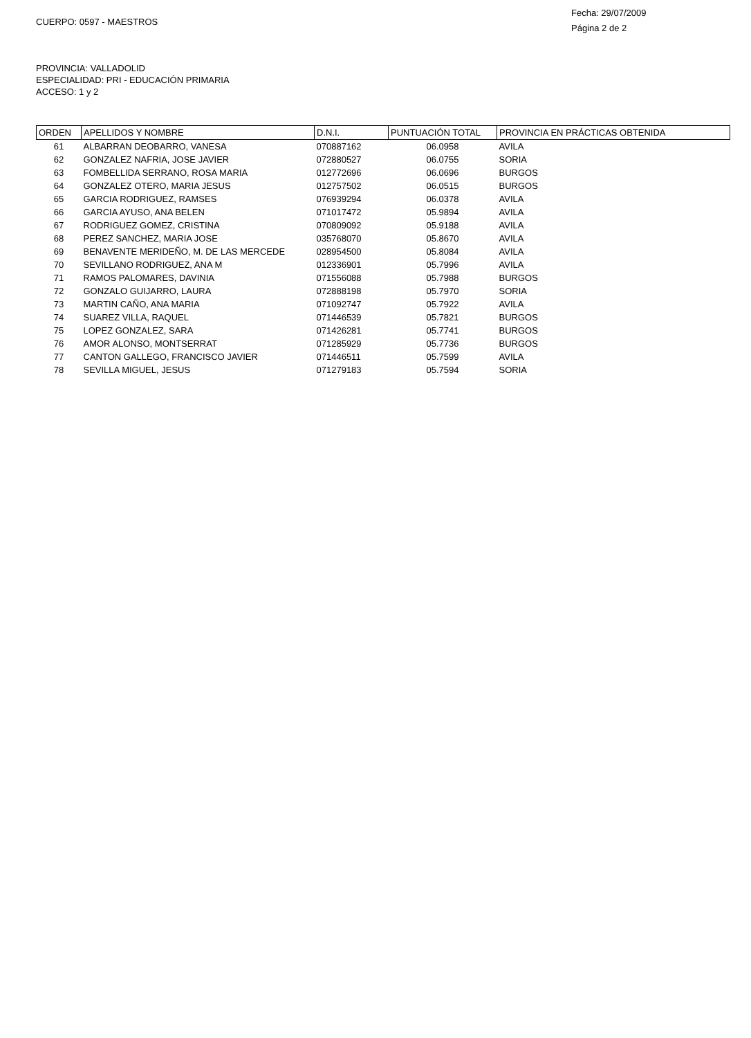CUERPO: 0597 - MAESTROS
Fecha: 29/07/2009
Página 2 de 2
PROVINCIA: VALLADOLID
ESPECIALIDAD: PRI - EDUCACIÓN PRIMARIA
ACCESO: 1 y 2
| ORDEN | APELLIDOS Y NOMBRE | D.N.I. | PUNTUACIÓN TOTAL | PROVINCIA EN PRÁCTICAS OBTENIDA |
| --- | --- | --- | --- | --- |
| 61 | ALBARRAN DEOBARRO, VANESA | 070887162 | 06.0958 | AVILA |
| 62 | GONZALEZ NAFRIA, JOSE JAVIER | 072880527 | 06.0755 | SORIA |
| 63 | FOMBELLIDA SERRANO, ROSA MARIA | 012772696 | 06.0696 | BURGOS |
| 64 | GONZALEZ OTERO, MARIA JESUS | 012757502 | 06.0515 | BURGOS |
| 65 | GARCIA RODRIGUEZ, RAMSES | 076939294 | 06.0378 | AVILA |
| 66 | GARCIA AYUSO, ANA BELEN | 071017472 | 05.9894 | AVILA |
| 67 | RODRIGUEZ GOMEZ, CRISTINA | 070809092 | 05.9188 | AVILA |
| 68 | PEREZ SANCHEZ, MARIA JOSE | 035768070 | 05.8670 | AVILA |
| 69 | BENAVENTE MERIDEÑO, M. DE LAS MERCEDE | 028954500 | 05.8084 | AVILA |
| 70 | SEVILLANO RODRIGUEZ, ANA M | 012336901 | 05.7996 | AVILA |
| 71 | RAMOS PALOMARES, DAVINIA | 071556088 | 05.7988 | BURGOS |
| 72 | GONZALO GUIJARRO, LAURA | 072888198 | 05.7970 | SORIA |
| 73 | MARTIN CAÑO, ANA MARIA | 071092747 | 05.7922 | AVILA |
| 74 | SUAREZ VILLA, RAQUEL | 071446539 | 05.7821 | BURGOS |
| 75 | LOPEZ GONZALEZ, SARA | 071426281 | 05.7741 | BURGOS |
| 76 | AMOR ALONSO, MONTSERRAT | 071285929 | 05.7736 | BURGOS |
| 77 | CANTON GALLEGO, FRANCISCO JAVIER | 071446511 | 05.7599 | AVILA |
| 78 | SEVILLA MIGUEL, JESUS | 071279183 | 05.7594 | SORIA |